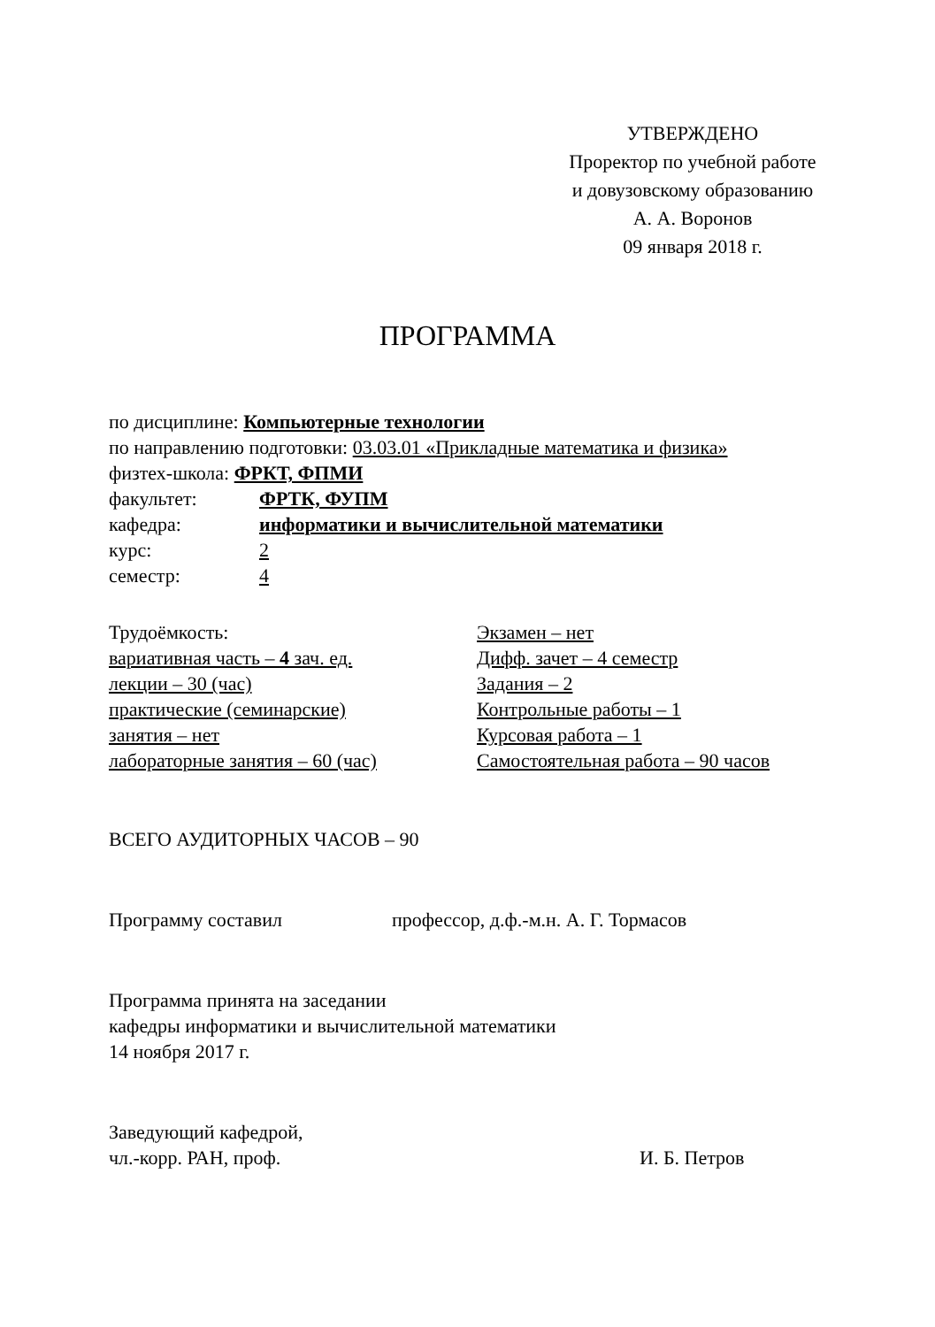УТВЕРЖДЕНО
Проректор по учебной работе
и довузовскому образованию
А. А. Воронов
09 января 2018 г.
ПРОГРАММА
по дисциплине: Компьютерные технологии
по направлению подготовки: 03.03.01 «Прикладные математика и физика»
физтех-школа: ФРКТ, ФПМИ
факультет: ФРТК, ФУПМ
кафедра: информатики и вычислительной математики
курс: 2
семестр: 4
Трудоёмкость:
вариативная часть – 4 зач. ед.
лекции – 30 (час)
практические (семинарские)
занятия – нет
лабораторные занятия – 60 (час)
Экзамен – нет
Дифф. зачет – 4 семестр
Задания – 2
Контрольные работы – 1
Курсовая работа – 1
Самостоятельная работа – 90 часов
ВСЕГО АУДИТОРНЫХ ЧАСОВ – 90
Программу составил профессор, д.ф.-м.н. А. Г. Тормасов
Программа принята на заседании
кафедры информатики и вычислительной математики
14 ноября 2017 г.
Заведующий кафедрой,
чл.-корр. РАН, проф. И. Б. Петров